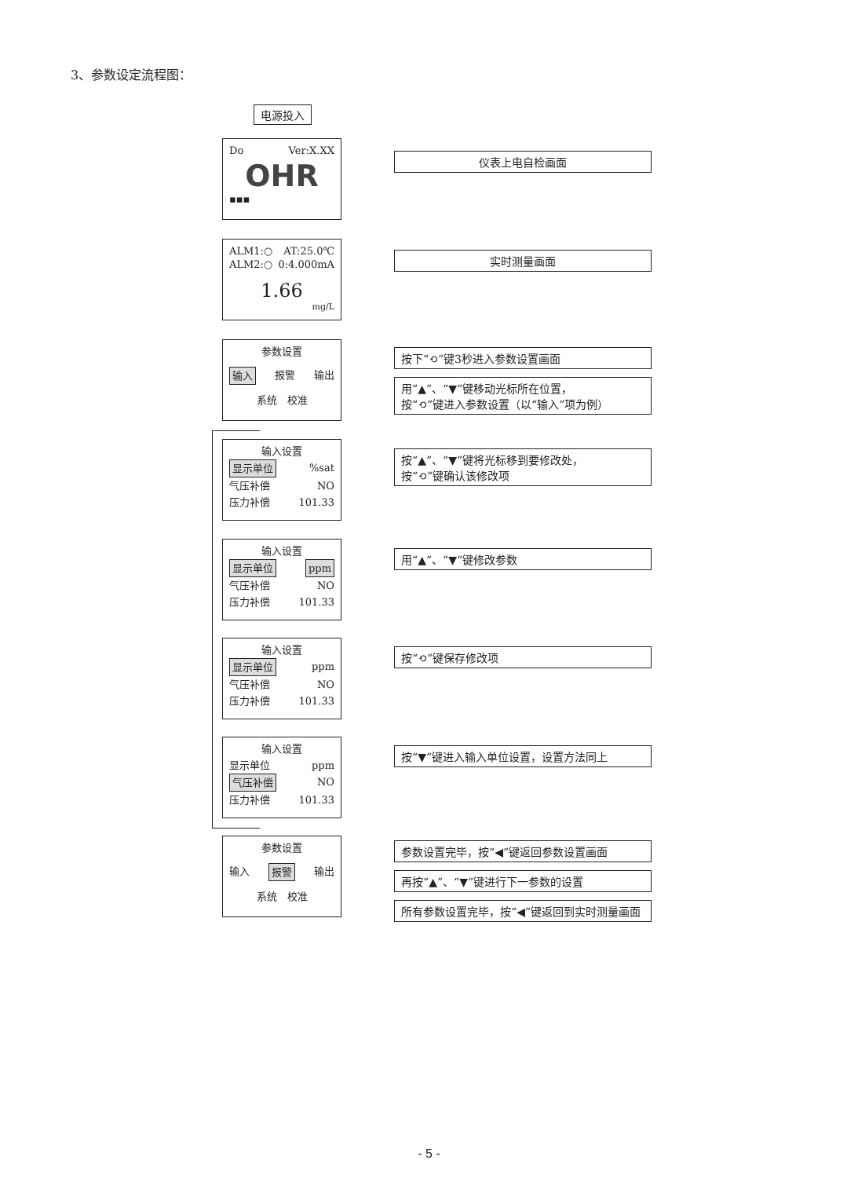3、参数设定流程图：
电源投入
Do Ver:X.XX
OHR
▪▪▪
仪表上电自检画面
ALM1:○ AT:25.0℃
ALM2:○ 0:4.000mA
1.66
mg/L
实时测量画面
参数设置
输入 报警 输出
系统　校准
按下“⟲”键3秒进入参数设置画面
用“▲”、“▼”键移动光标所在位置，
按“⟲”键进入参数设置（以“输入”项为例）
输入设置
显示单位%sat
气压补偿 NO
压力补偿 101.33
按“▲”、“▼”键将光标移到要修改处，
按“⟲”键确认该修改项
输入设置
显示单位 ppm
气压补偿 NO
压力补偿 101.33
用“▲”、“▼”键修改参数
输入设置
显示单位 ppm
气压补偿 NO
压力补偿 101.33
按“⟲”键保存修改项
输入设置
显示单位 ppm
气压补偿 NO
压力补偿 101.33
按“▼”键进入输入单位设置，设置方法同上
参数设置
输入 报警 输出
系统　校准
参数设置完毕，按“◀”键返回参数设置画面
再按“▲”、“▼”键进行下一参数的设置
所有参数设置完毕，按“◀”键返回到实时测量画面
- 5 -